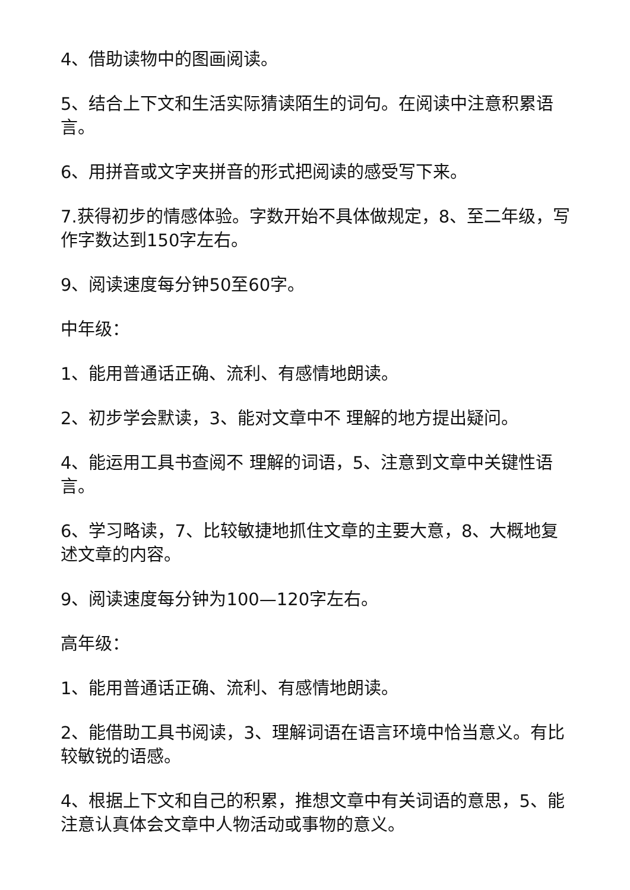4、借助读物中的图画阅读。
5、结合上下文和生活实际猜读陌生的词句。在阅读中注意积累语言。
6、用拼音或文字夹拼音的形式把阅读的感受写下来。
7.获得初步的情感体验。字数开始不具体做规定，8、至二年级，写作字数达到150字左右。
9、阅读速度每分钟50至60字。
中年级：
1、能用普通话正确、流利、有感情地朗读。
2、初步学会默读，3、能对文章中不 理解的地方提出疑问。
4、能运用工具书查阅不 理解的词语，5、注意到文章中关键性语言。
6、学习略读，7、比较敏捷地抓住文章的主要大意，8、大概地复 述文章的内容。
9、阅读速度每分钟为100—120字左右。
高年级：
1、能用普通话正确、流利、有感情地朗读。
2、能借助工具书阅读，3、理解词语在语言环境中恰当意义。有比较敏锐的语感。
4、根据上下文和自己的积累，推想文章中有关词语的意思，5、能注意认真体会文章中人物活动或事物的意义。